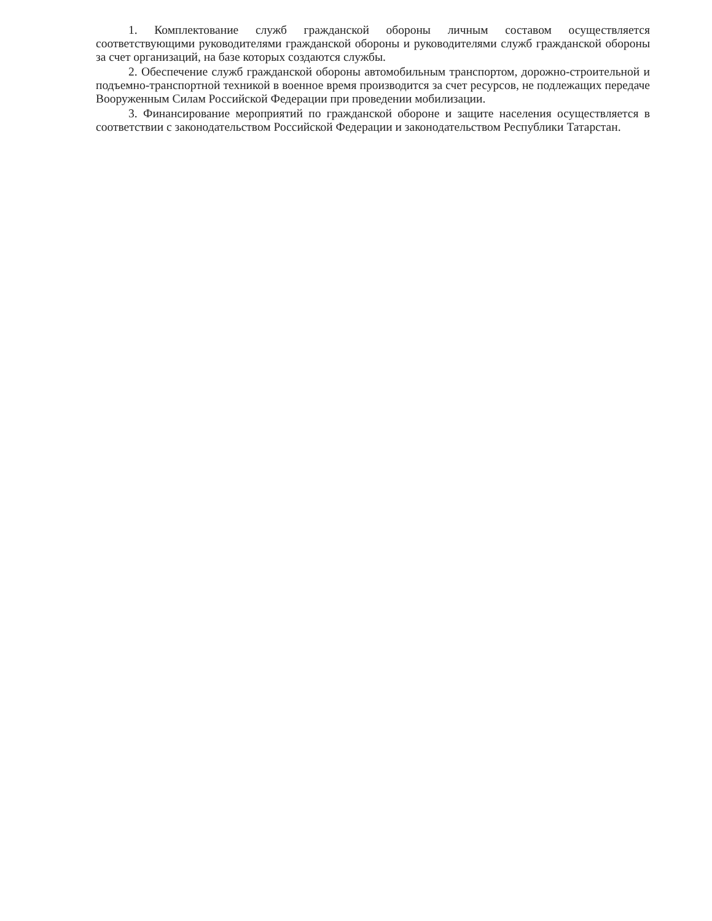1. Комплектование служб гражданской обороны личным составом осуществляется соответствующими руководителями гражданской обороны и руководителями служб гражданской обороны за счет организаций, на базе которых создаются службы.
2. Обеспечение служб гражданской обороны автомобильным транспортом, дорожно-строительной и подъемно-транспортной техникой в военное время производится за счет ресурсов, не подлежащих передаче Вооруженным Силам Российской Федерации при проведении мобилизации.
3. Финансирование мероприятий по гражданской обороне и защите населения осуществляется в соответствии с законодательством Российской Федерации и законодательством Республики Татарстан.